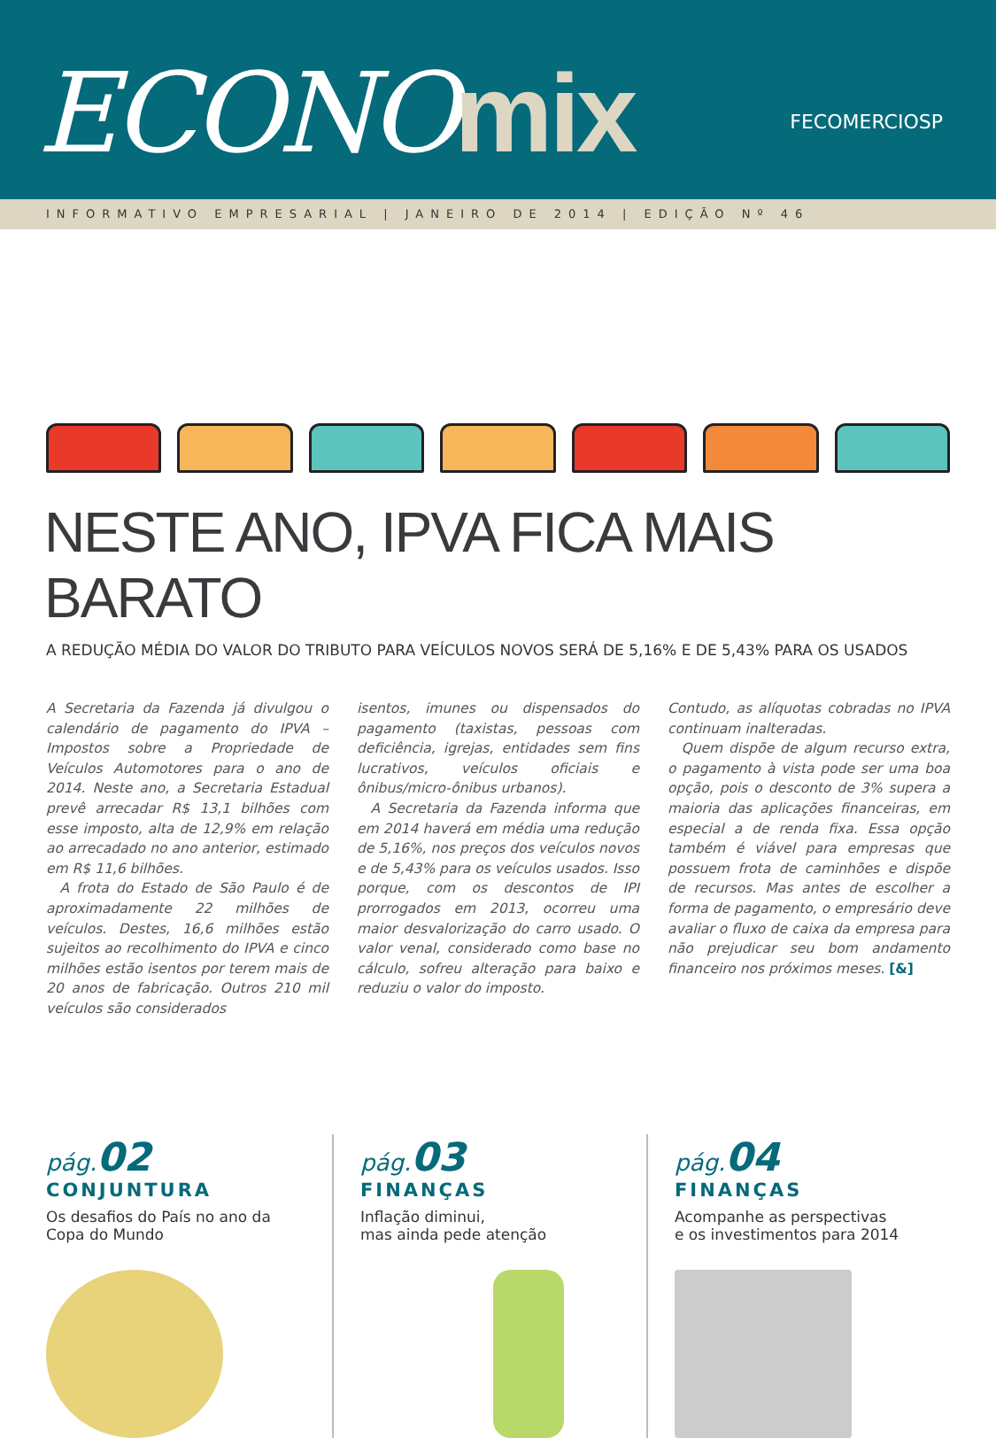ECONOmix FECOMERCIOSP
INFORMATIVO EMPRESARIAL | JANEIRO DE 2014 | EDIÇÃO Nº 46
NESTE ANO, IPVA FICA MAIS BARATO
A REDUÇÃO MÉDIA DO VALOR DO TRIBUTO PARA VEÍCULOS NOVOS SERÁ DE 5,16% E DE 5,43% PARA OS USADOS
A Secretaria da Fazenda já divulgou o calendário de pagamento do IPVA – Impostos sobre a Propriedade de Veículos Automotores para o ano de 2014. Neste ano, a Secretaria Estadual prevê arrecadar R$ 13,1 bilhões com esse imposto, alta de 12,9% em relação ao arrecadado no ano anterior, estimado em R$ 11,6 bilhões.
 A frota do Estado de São Paulo é de aproximadamente 22 milhões de veículos. Destes, 16,6 milhões estão sujeitos ao recolhimento do IPVA e cinco milhões estão isentos por terem mais de 20 anos de fabricação. Outros 210 mil veículos são considerados
isentos, imunes ou dispensados do pagamento (taxistas, pessoas com deficiência, igrejas, entidades sem fins lucrativos, veículos oficiais e ônibus/micro-ônibus urbanos).
 A Secretaria da Fazenda informa que em 2014 haverá em média uma redução de 5,16%, nos preços dos veículos novos e de 5,43% para os veículos usados. Isso porque, com os descontos de IPI prorrogados em 2013, ocorreu uma maior desvalorização do carro usado. O valor venal, considerado como base no cálculo, sofreu alteração para baixo e reduziu o valor do imposto.
Contudo, as alíquotas cobradas no IPVA continuam inalteradas.
 Quem dispõe de algum recurso extra, o pagamento à vista pode ser uma boa opção, pois o desconto de 3% supera a maioria das aplicações financeiras, em especial a de renda fixa. Essa opção também é viável para empresas que possuem frota de caminhões e dispõe de recursos. Mas antes de escolher a forma de pagamento, o empresário deve avaliar o fluxo de caixa da empresa para não prejudicar seu bom andamento financeiro nos próximos meses. [&]
pág.02
CONJUNTURA
Os desafios do País no ano da
Copa do Mundo
pág.03
FINANÇAS
Inflação diminui,
mas ainda pede atenção
pág.04
FINANÇAS
Acompanhe as perspectivas
e os investimentos para 2014